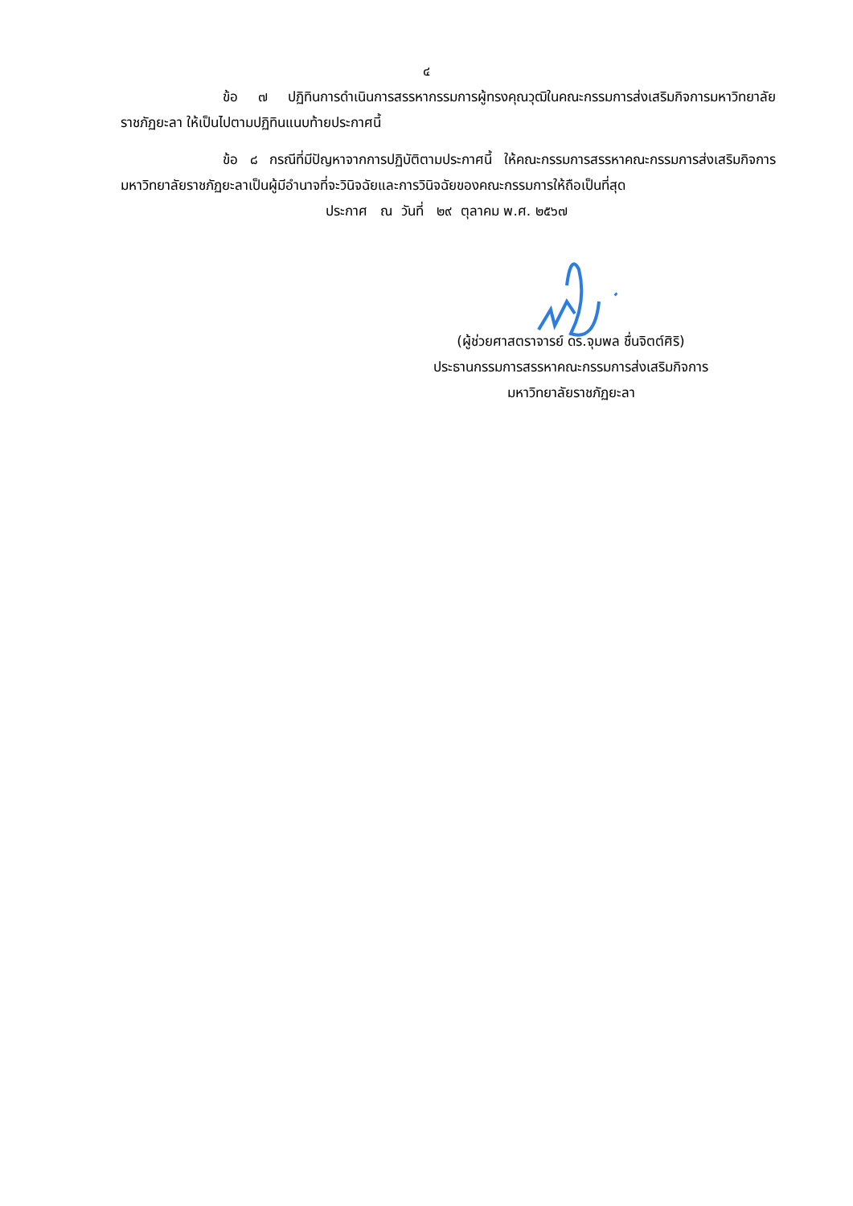๔
ข้อ ๗ ปฏิทินการดำเนินการสรรหากรรมการผู้ทรงคุณวุฒิในคณะกรรมการส่งเสริมกิจการมหาวิทยาลัยราชภัฏยะลา ให้เป็นไปตามปฏิทินแนบท้ายประกาศนี้
ข้อ ๘ กรณีที่มีปัญหาจากการปฏิบัติตามประกาศนี้ ให้คณะกรรมการสรรหาคณะกรรมการส่งเสริมกิจการมหาวิทยาลัยราชภัฏยะลาเป็นผู้มีอำนาจที่จะวินิจฉัยและการวินิจฉัยของคณะกรรมการให้ถือเป็นที่สุด
ประกาศ ณ วันที่ ๒๙ ตุลาคม พ.ศ. ๒๕๖๗
(ผู้ช่วยศาสตราจารย์ ดร.จุมพล ชื่นจิตต์ศิริ)
ประธานกรรมการสรรหาคณะกรรมการส่งเสริมกิจการ
มหาวิทยาลัยราชภัฏยะลา